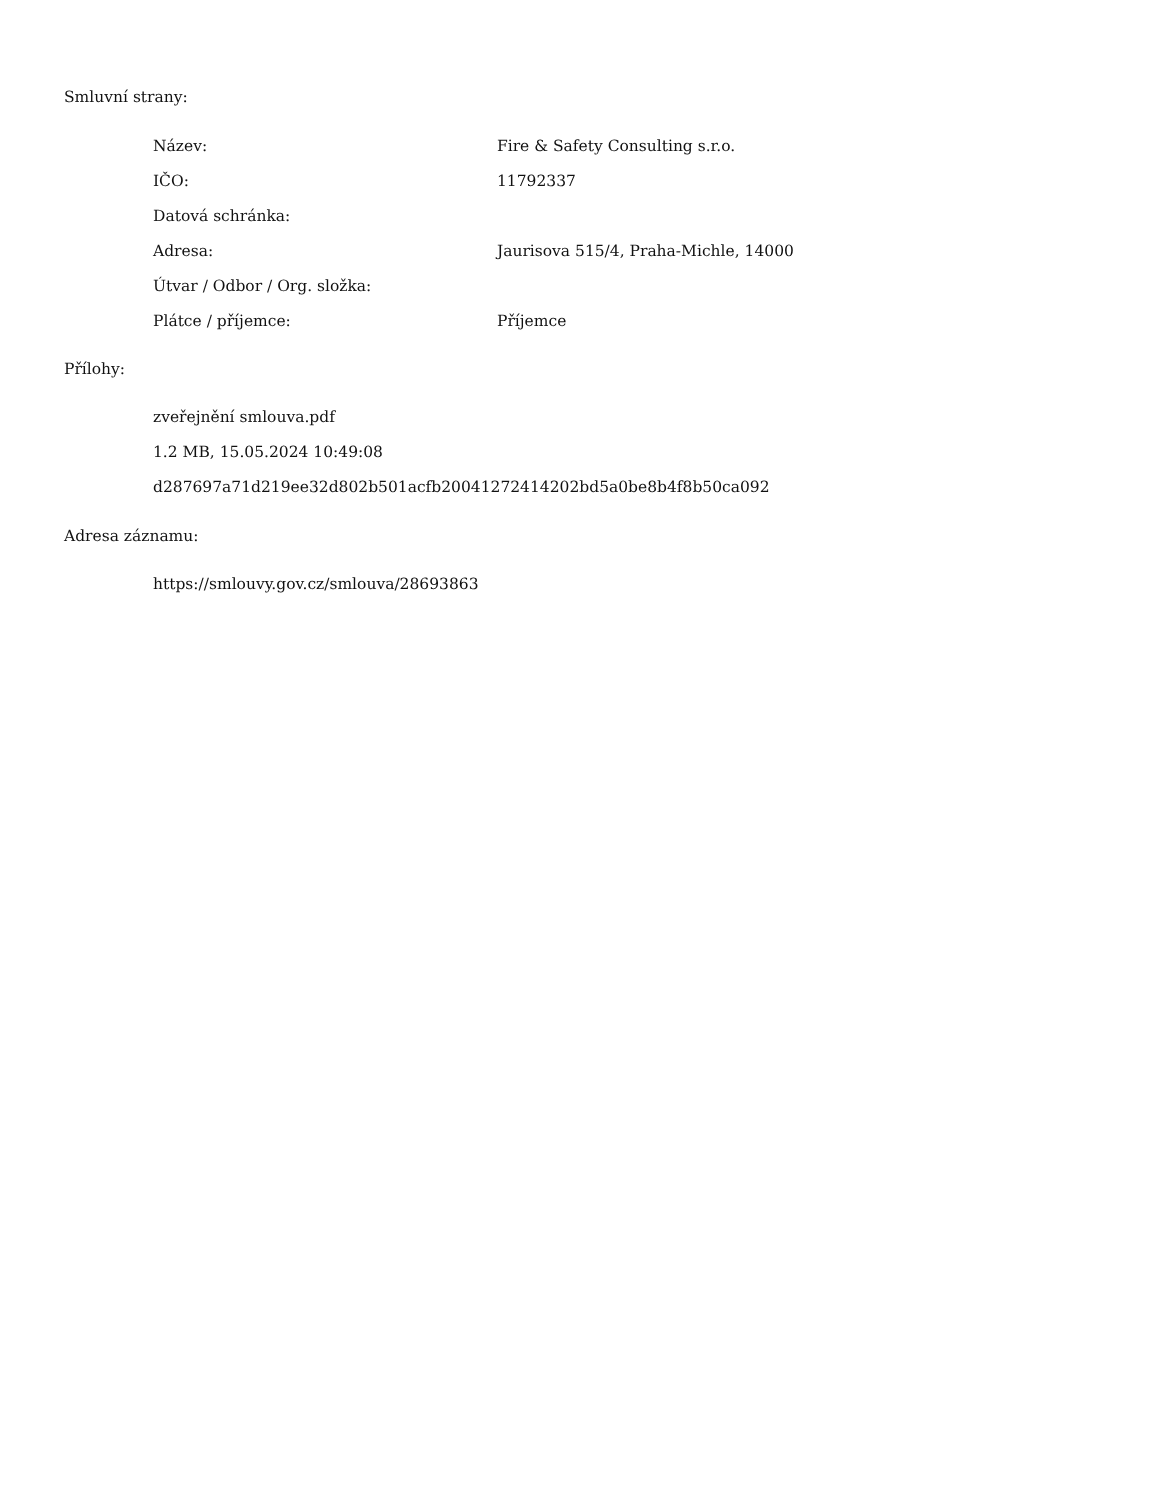Smluvní strany:
| Název: | Fire & Safety Consulting s.r.o. |
| IČO: | 11792337 |
| Datová schránka: | |
| Adresa: | Jaurisova 515/4, Praha-Michle, 14000 |
| Útvar / Odbor / Org. složka: | |
| Plátce / příjemce: | Příjemce |
Přílohy:
zveřejnění smlouva.pdf
1.2 MB, 15.05.2024 10:49:08
d287697a71d219ee32d802b501acfb20041272414202bd5a0be8b4f8b50ca092
Adresa záznamu:
https://smlouvy.gov.cz/smlouva/28693863